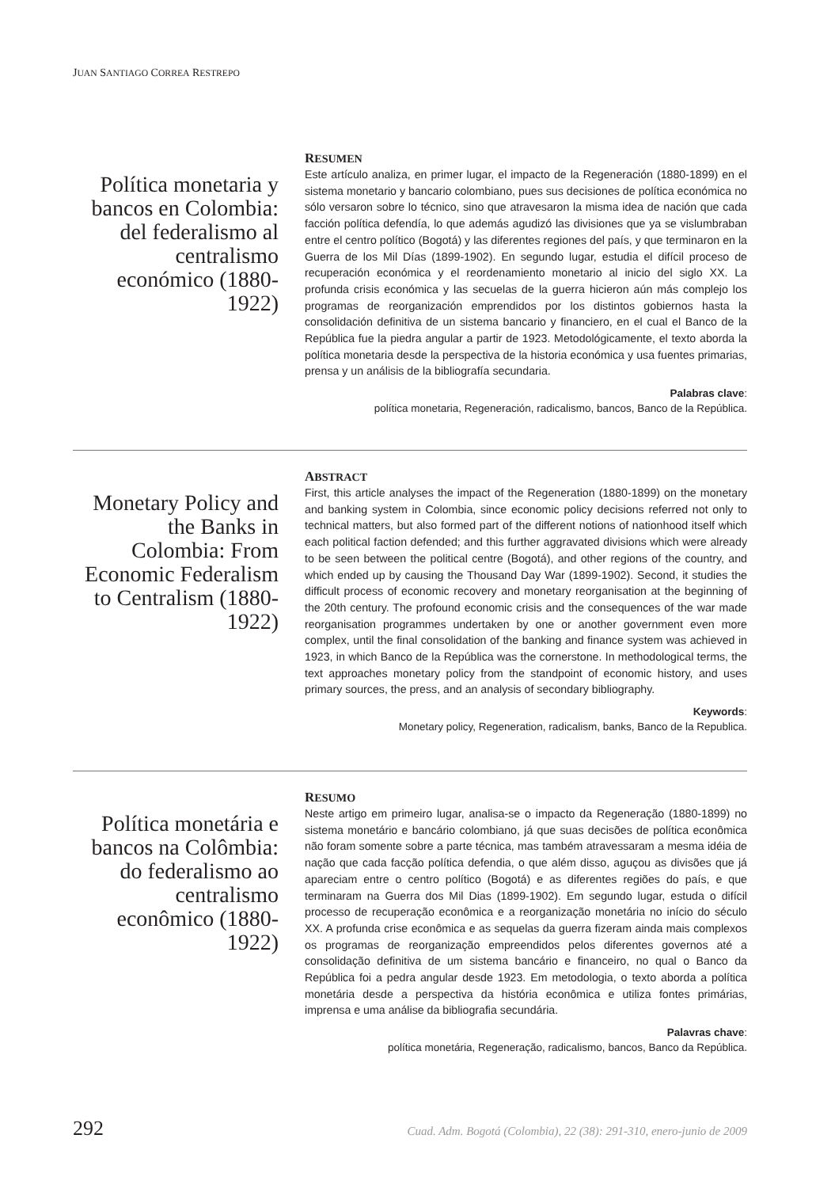JUAN SANTIAGO CORREA RESTREPO
Política monetaria y bancos en Colombia: del federalismo al centralismo económico (1880-1922)
RESUMEN
Este artículo analiza, en primer lugar, el impacto de la Regeneración (1880-1899) en el sistema monetario y bancario colombiano, pues sus decisiones de política económica no sólo versaron sobre lo técnico, sino que atravesaron la misma idea de nación que cada facción política defendía, lo que además agudizó las divisiones que ya se vislumbraban entre el centro político (Bogotá) y las diferentes regiones del país, y que terminaron en la Guerra de los Mil Días (1899-1902). En segundo lugar, estudia el difícil proceso de recuperación económica y el reordenamiento monetario al inicio del siglo XX. La profunda crisis económica y las secuelas de la guerra hicieron aún más complejo los programas de reorganización emprendidos por los distintos gobiernos hasta la consolidación definitiva de un sistema bancario y financiero, en el cual el Banco de la República fue la piedra angular a partir de 1923. Metodológicamente, el texto aborda la política monetaria desde la perspectiva de la historia económica y usa fuentes primarias, prensa y un análisis de la bibliografía secundaria.
Palabras clave:
política monetaria, Regeneración, radicalismo, bancos, Banco de la República.
Monetary Policy and the Banks in Colombia: From Economic Federalism to Centralism (1880-1922)
ABSTRACT
First, this article analyses the impact of the Regeneration (1880-1899) on the monetary and banking system in Colombia, since economic policy decisions referred not only to technical matters, but also formed part of the different notions of nationhood itself which each political faction defended; and this further aggravated divisions which were already to be seen between the political centre (Bogotá), and other regions of the country, and which ended up by causing the Thousand Day War (1899-1902). Second, it studies the difficult process of economic recovery and monetary reorganisation at the beginning of the 20th century. The profound economic crisis and the consequences of the war made reorganisation programmes undertaken by one or another government even more complex, until the final consolidation of the banking and finance system was achieved in 1923, in which Banco de la República was the cornerstone. In methodological terms, the text approaches monetary policy from the standpoint of economic history, and uses primary sources, the press, and an analysis of secondary bibliography.
Keywords:
Monetary policy, Regeneration, radicalism, banks, Banco de la Republica.
Política monetária e bancos na Colômbia: do federalismo ao centralismo econômico (1880-1922)
RESUMO
Neste artigo em primeiro lugar, analisa-se o impacto da Regeneração (1880-1899) no sistema monetário e bancário colombiano, já que suas decisões de política econômica não foram somente sobre a parte técnica, mas também atravessaram a mesma idéia de nação que cada facção política defendia, o que além disso, aguçou as divisões que já apareciam entre o centro político (Bogotá) e as diferentes regiões do país, e que terminaram na Guerra dos Mil Dias (1899-1902). Em segundo lugar, estuda o difícil processo de recuperação econômica e a reorganização monetária no início do século XX. A profunda crise econômica e as sequelas da guerra fizeram ainda mais complexos os programas de reorganização empreendidos pelos diferentes governos até a consolidação definitiva de um sistema bancário e financeiro, no qual o Banco da República foi a pedra angular desde 1923. Em metodologia, o texto aborda a política monetária desde a perspectiva da história econômica e utiliza fontes primárias, imprensa e uma análise da bibliografia secundária.
Palavras chave:
política monetária, Regeneração, radicalismo, bancos, Banco da República.
292 Cuad. Adm. Bogotá (Colombia), 22 (38): 291-310, enero-junio de 2009